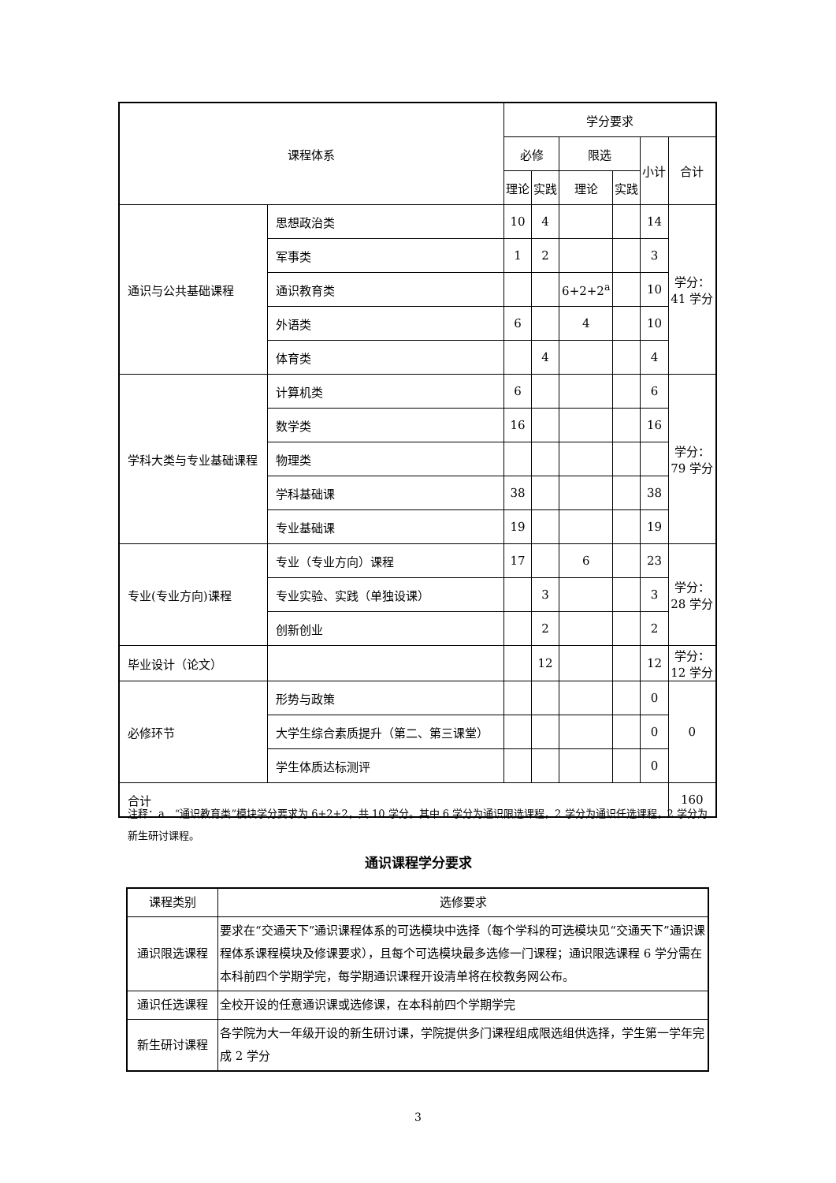| 课程体系 | | 学分要求 | | | | | |
| --- | --- | --- | --- | --- | --- | --- | --- |
| | | 必修 | | 限选 | | 小计 | 合计 |
| | | 理论 | 实践 | 理论 | 实践 | | |
| 通识与公共基础课程 | 思想政治类 | 10 | 4 | | | 14 | 学分： 41 学分 |
| | 军事类 | 1 | 2 | | | 3 | |
| | 通识教育类 | | | 6+2+2<sup>a</sup> | | 10 | |
| | 外语类 | 6 | | 4 | | 10 | |
| | 体育类 | | 4 | | | 4 | |
| 学科大类与专业基础课程 | 计算机类 | 6 | | | | 6 | 学分： 79 学分 |
| | 数学类 | 16 | | | | 16 | |
| | 物理类 | | | | | | |
| | 学科基础课 | 38 | | | | 38 | |
| | 专业基础课 | 19 | | | | 19 | |
| 专业(专业方向)课程 | 专业（专业方向）课程 | 17 | | 6 | | 23 | 学分： 28 学分 |
| | 专业实验、实践（单独设课） | | 3 | | | 3 | |
| | 创新创业 | | 2 | | | 2 | |
| 毕业设计（论文） | | | 12 | | | 12 | 学分： 12 学分 |
| 必修环节 | 形势与政策 | | | | | 0 | 0 |
| | 大学生综合素质提升（第二、第三课堂） | | | | | 0 | |
| | 学生体质达标测评 | | | | | 0 | |
| 合计 | | | | | | | 160 |
注释：a．“通识教育类”模块学分要求为 6+2+2，共 10 学分。其中 6 学分为通识限选课程，2 学分为通识任选课程，2 学分为新生研讨课程。
通识课程学分要求
| 课程类别 | 选修要求 |
| 通识限选课程 | 要求在“交通天下”通识课程体系的可选模块中选择（每个学科的可选模块见“交通天下”通识课程体系课程模块及修课要求），且每个可选模块最多选修一门课程；通识限选课程 6 学分需在本科前四个学期学完，每学期通识课程开设清单将在校教务网公布。 |
| 通识任选课程 | 全校开设的任意通识课或选修课，在本科前四个学期学完 |
| 新生研讨课程 | 各学院为大一年级开设的新生研讨课，学院提供多门课程组成限选组供选择，学生第一学年完成 2 学分 |
3